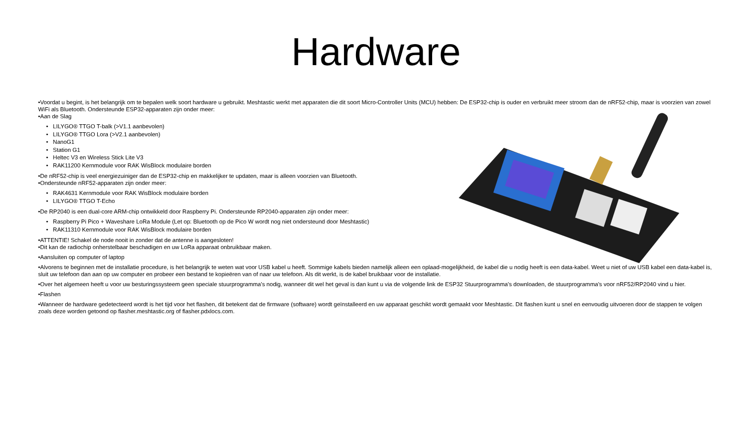Hardware
•Voordat u begint, is het belangrijk om te bepalen welk soort hardware u gebruikt. Meshtastic werkt met apparaten die dit soort Micro-Controller Units (MCU) hebben: De ESP32-chip is ouder en verbruikt meer stroom dan de nRF52-chip, maar is voorzien van zowel WiFi als Bluetooth. Ondersteunde ESP32-apparaten zijn onder meer:
•Aan de Slag
• LILYGO® TTGO T-balk (>V1.1 aanbevolen)
• LILYGO® TTGO Lora (>V2.1 aanbevolen)
• NanoG1
• Station G1
• Heltec V3 en Wireless Stick Lite V3
• RAK11200 Kernmodule voor RAK WisBlock modulaire borden
•De nRF52-chip is veel energiezuiniger dan de ESP32-chip en makkelijker te updaten, maar is alleen voorzien van Bluetooth.
•Ondersteunde nRF52-apparaten zijn onder meer:
• RAK4631 Kernmodule voor RAK WisBlock modulaire borden
• LILYGO® TTGO T-Echo
•De RP2040 is een dual-core ARM-chip ontwikkeld door Raspberry Pi. Ondersteunde RP2040-apparaten zijn onder meer:
• Raspberry Pi Pico + Waveshare LoRa Module (Let op: Bluetooth op de Pico W wordt nog niet ondersteund door Meshtastic)
• RAK11310 Kernmodule voor RAK WisBlock modulaire borden
•ATTENTIE! Schakel de node nooit in zonder dat de antenne is aangesloten!
•Dit kan de radiochip onherstelbaar beschadigen en uw LoRa apparaat onbruikbaar maken.
•Aansluiten op computer of laptop
•Alvorens te beginnen met de installatie procedure, is het belangrijk te weten wat voor USB kabel u heeft. Sommige kabels bieden namelijk alleen een oplaad-mogelijkheid, de kabel die u nodig heeft is een data-kabel. Weet u niet of uw USB kabel een data-kabel is, sluit uw telefoon dan aan op uw computer en probeer een bestand te kopieëren van of naar uw telefoon. Als dit werkt, is de kabel bruikbaar voor de installatie.
•Over het algemeen heeft u voor uw besturingssysteem geen speciale stuurprogramma's nodig, wanneer dit wel het geval is dan kunt u via de volgende link de ESP32 Stuurprogramma's downloaden, de stuurprogramma's voor nRF52/RP2040 vind u hier.
•Flashen
•Wanneer de hardware gedetecteerd wordt is het tijd voor het flashen, dit betekent dat de firmware (software) wordt geïnstalleerd en uw apparaat geschikt wordt gemaakt voor Meshtastic. Dit flashen kunt u snel en eenvoudig uitvoeren door de stappen te volgen zoals deze worden getoond op flasher.meshtastic.org of flasher.pdxlocs.com.